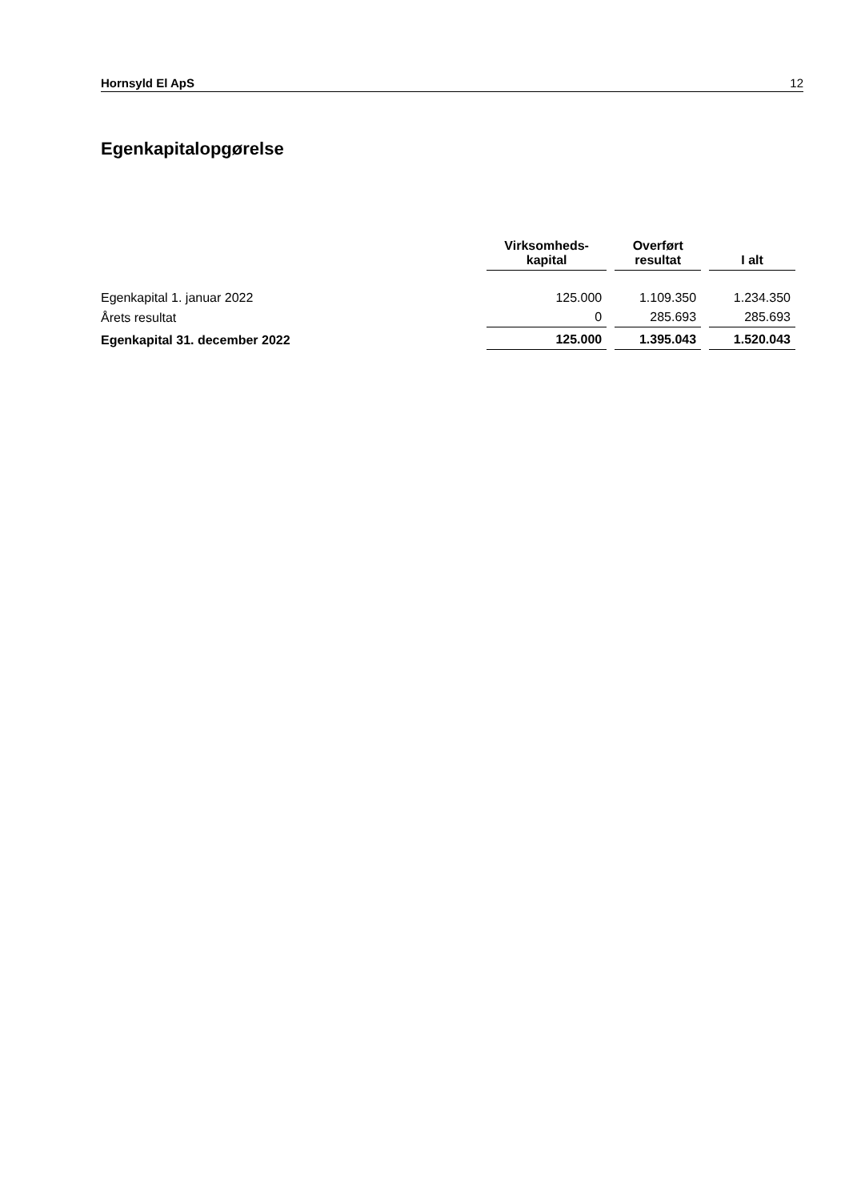Hornsyld El ApS 12
Egenkapitalopgørelse
| | Virksomheds- kapital | Overført resultat | I alt |
| --- | --- | --- | --- |
| Egenkapital 1. januar 2022 | 125.000 | 1.109.350 | 1.234.350 |
| Årets resultat | 0 | 285.693 | 285.693 |
| Egenkapital 31. december 2022 | 125.000 | 1.395.043 | 1.520.043 |